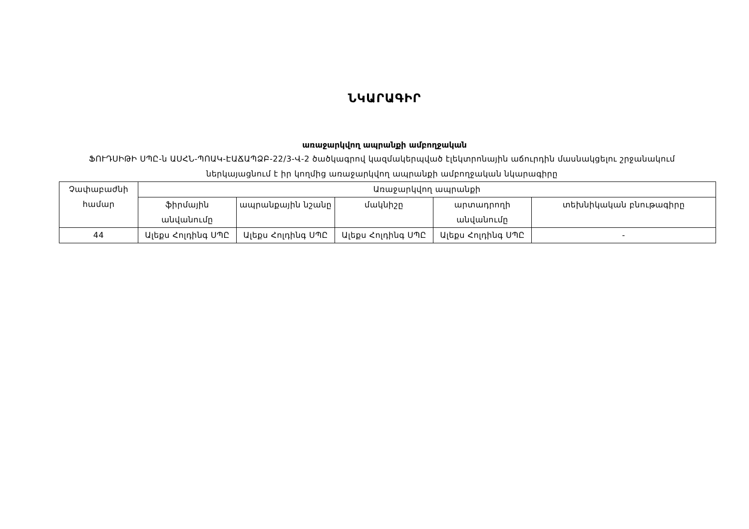ՆԿԱՐԱԳԻՐ
առաջարկվող ապրանքի ամբողջական
ՖՈՒԴՍԻԹԻ ՍՊԸ-ն ԱՍՀՆ-ՊՈԱԿ-ԷԱՃԱՊՁԲ-22/3-Վ-2 ծածկագրով կազմակերպված էլեկտրոնային աճուրդին մասնակցելու շրջանակում ներկայացնում է իր կողմից առաջարկվող ապրանքի ամբողջական նկարագիրը
| Չափաբաժնի համար | Առաջարկվող ապրանքի | | | | |
| --- | --- | --- | --- | --- | --- |
| | ֆիրմային անվանումը | ապրանքային նշանը | մակնիշը | արտադրողի անվանումը | տեխնիկական բնութագիրը |
| 44 | Ալեքս Հոլդինգ ՍՊԸ | Ալեքս Հոլդինգ ՍՊԸ | Ալեքս Հոլդինգ ՍՊԸ | Ալեքս Հոլդինգ ՍՊԸ | - |